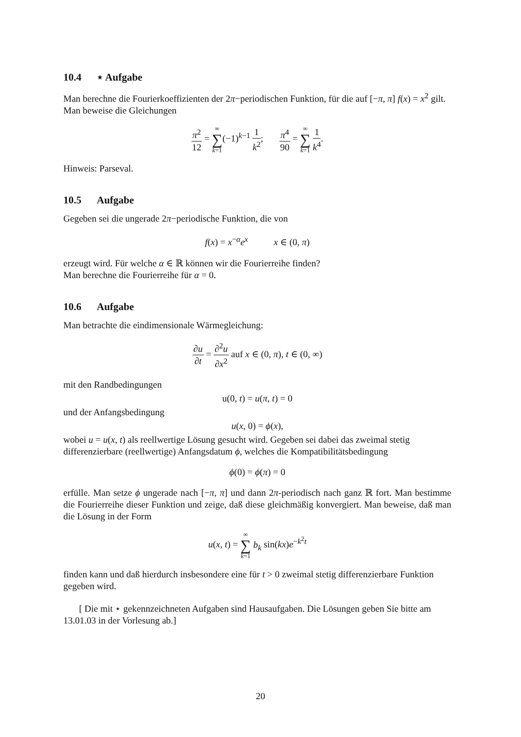10.4 ⋆ Aufgabe
Man berechne die Fourierkoeffizienten der 2π−periodischen Funktion, für die auf [−π, π] f(x) = x<sup>2</sup> gilt.
Man beweise die Gleichungen
π<sup>2</sup> 12 = ∞ ∑ k=1(−1)<sup>k−1</sup> 1 k<sup>2</sup>; π<sup>4</sup> 90 = ∞ ∑ k=1 1 k<sup>4</sup>.
Hinweis: Parseval.
10.5 Aufgabe
Gegeben sei die ungerade 2π−periodische Funktion, die von
f(x) = x<sup>−α</sup>e<sup>x</sup> x ∈ (0, π)
erzeugt wird. Für welche α ∈ ℝ können wir die Fourierreihe finden?
Man berechne die Fourierreihe für α = 0.
10.6 Aufgabe
Man betrachte die eindimensionale Wärmegleichung:
∂u ∂t = ∂<sup>2</sup>u ∂x<sup>2</sup> auf x ∈ (0, π), t ∈ (0, ∞)
mit den Randbedingungen
u(0, t) = u(π, t) = 0
und der Anfangsbedingung
u(x, 0) = ϕ(x),
wobei u = u(x, t) als reellwertige Lösung gesucht wird. Gegeben sei dabei das zweimal stetig differenzierbare (reellwertige) Anfangsdatum ϕ, welches die Kompatibilitätsbedingung
ϕ(0) = ϕ(π) = 0
erfülle. Man setze ϕ ungerade nach [−π, π] und dann 2π-periodisch nach ganz ℝ fort. Man bestimme die Fourierreihe dieser Funktion und zeige, daß diese gleichmäßig konvergiert. Man beweise, daß man die Lösung in der Form
u(x, t) = ∞ ∑ k=1 b<sub>k</sub> sin(kx)e<sup>−k<sup>2</sup>t</sup>
finden kann und daß hierdurch insbesondere eine für t > 0 zweimal stetig differenzierbare Funktion gegeben wird.
[ Die mit ⋆ gekennzeichneten Aufgaben sind Hausaufgaben. Die Lösungen geben Sie bitte am 13.01.03 in der Vorlesung ab.]
20